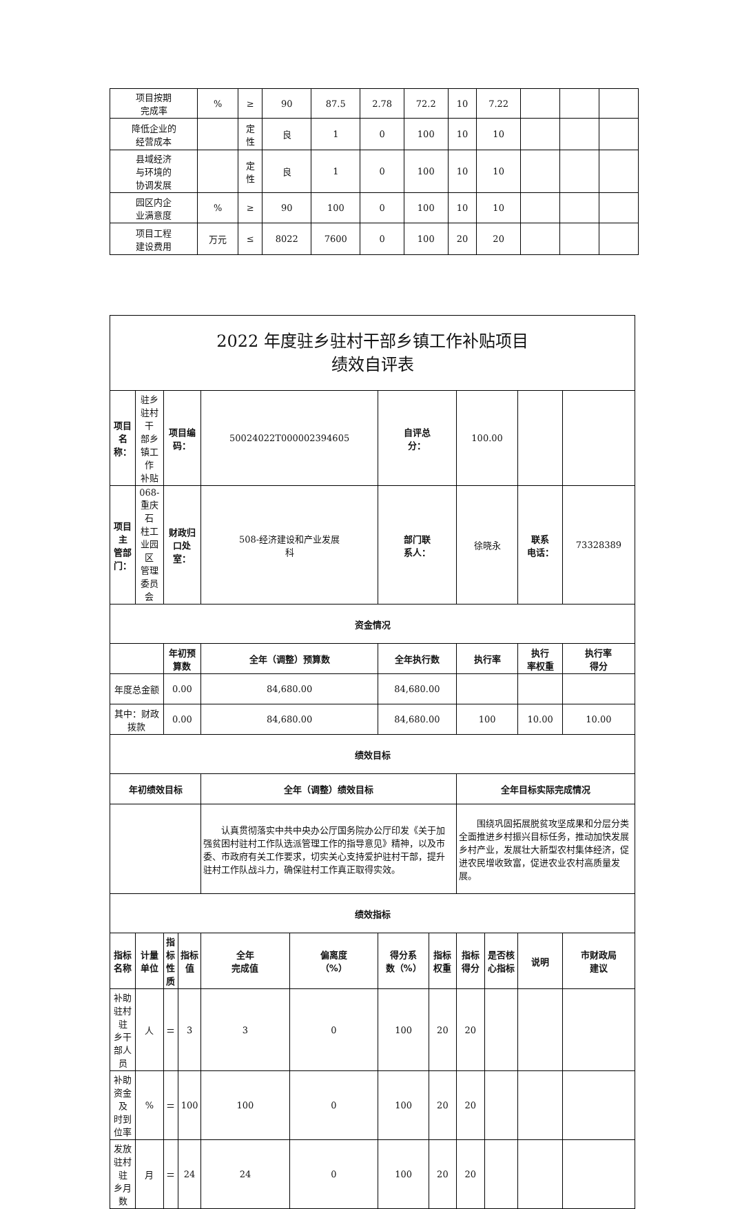| 项目按期 完成率 | % | ≥ | 90 | 87.5 | 2.78 | 72.2 | 10 | 7.22 | | | |
| 降低企业的 经营成本 | | 定 性 | 良 | 1 | 0 | 100 | 10 | 10 | | | |
| 县域经济 与环境的 协调发展 | | 定 性 | 良 | 1 | 0 | 100 | 10 | 10 | | | |
| 园区内企 业满意度 | % | ≥ | 90 | 100 | 0 | 100 | 10 | 10 | | | |
| 项目工程 建设费用 | 万元 | ≤ | 8022 | 7600 | 0 | 100 | 20 | 20 | | | |
| 2022 年度驻乡驻村干部乡镇工作补贴项目 绩效自评表 | | | | | | | | | | | |
| 项目名 称： | 驻乡驻村干 部乡镇工作 补贴 | 项目编 码： | | 50024022T000002394605 | | 自评总 分： | | 100.00 | | | |
| 项目主 管部门： | 068-重庆石 柱工业园区 管理委员会 | 财政归 口处 室： | | 508-经济建设和产业发展 科 | | 部门联 系人： | | 徐晓永 | | 联系 电话： | 73328389 |
| 资金情况 | | | | | | | | | | | |
| | | 年初预算数 | | 全年（调整）预算数 | | 全年执行数 | | 执行率 | | 执行 率权重 | 执行率 得分 |
| 年度总金额 | | 0.00 | | 84,680.00 | | 84,680.00 | | | | | |
| 其中：财政拨款 | | 0.00 | | 84,680.00 | | 84,680.00 | | 100 | | 10.00 | 10.00 |
| 绩效目标 | | | | | | | | | | | |
| 年初绩效目标 | | | | 全年（调整）绩效目标 | | | | 全年目标实际完成情况 | | | |
| | | | | 认真贯彻落实中共中央办公厅国务院办公厅印发《关于加强贫困村驻村工作队选派管理工作的指导意见》精神，以及市委、市政府有关工作要求，切实关心支持爱护驻村干部，提升驻村工作队战斗力，确保驻村工作真正取得实效。 | | | | 围绕巩固拓展脱贫攻坚成果和分层分类全面推进乡村振兴目标任务，推动加快发展乡村产业，发展壮大新型农村集体经济，促进农民增收致富，促进农业农村高质量发展。 | | | |
| 绩效指标 | | | | | | | | | | | |
| 指标名称 | 计量 单位 | 指标 性质 | 指标值 | 全年 完成值 | 偏离度 （%） | 得分系 数（%） | 指标 权重 | 指标 得分 | 是否核 心指标 | 说明 | 市财政局 建议 |
| 补助驻村驻 乡干部人员 | 人 | ＝ | 3 | 3 | 0 | 100 | 20 | 20 | | | |
| 补助资金及 时到位率 | % | ＝ | 100 | 100 | 0 | 100 | 20 | 20 | | | |
| 发放驻村驻 乡月数 | 月 | ＝ | 24 | 24 | 0 | 100 | 20 | 20 | | | |